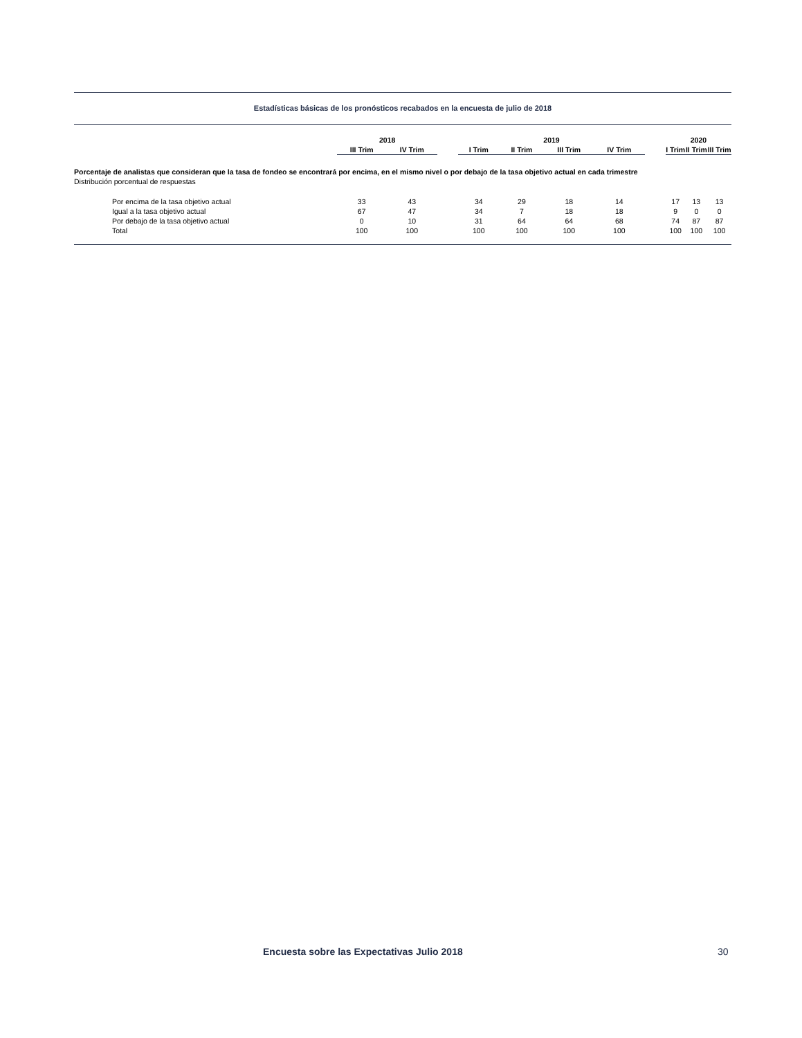Estadísticas básicas de los pronósticos recabados en la encuesta de julio de 2018
| | 2018 | | | 2019 | | | | | 2020 | | |
| | III Trim | IV Trim | | I Trim | II Trim | III Trim | IV Trim | | I Trim | II Trim | III Trim |
| Porcentaje de analistas que consideran que la tasa de fondeo se encontrará por encima, en el mismo nivel o por debajo de la tasa objetivo actual en cada trimestre | | | | | | | | | | | |
| Distribución porcentual de respuestas | | | | | | | | | | | |
| Por encima de la tasa objetivo actual | 33 | 43 | | 34 | 29 | 18 | 14 | | 17 | 13 | 13 |
| Igual a la tasa objetivo actual | 67 | 47 | | 34 | 7 | 18 | 18 | | 9 | 0 | 0 |
| Por debajo de la tasa objetivo actual | 0 | 10 | | 31 | 64 | 64 | 68 | | 74 | 87 | 87 |
| Total | 100 | 100 | | 100 | 100 | 100 | 100 | | 100 | 100 | 100 |
Encuesta sobre las Expectativas Julio 2018 30